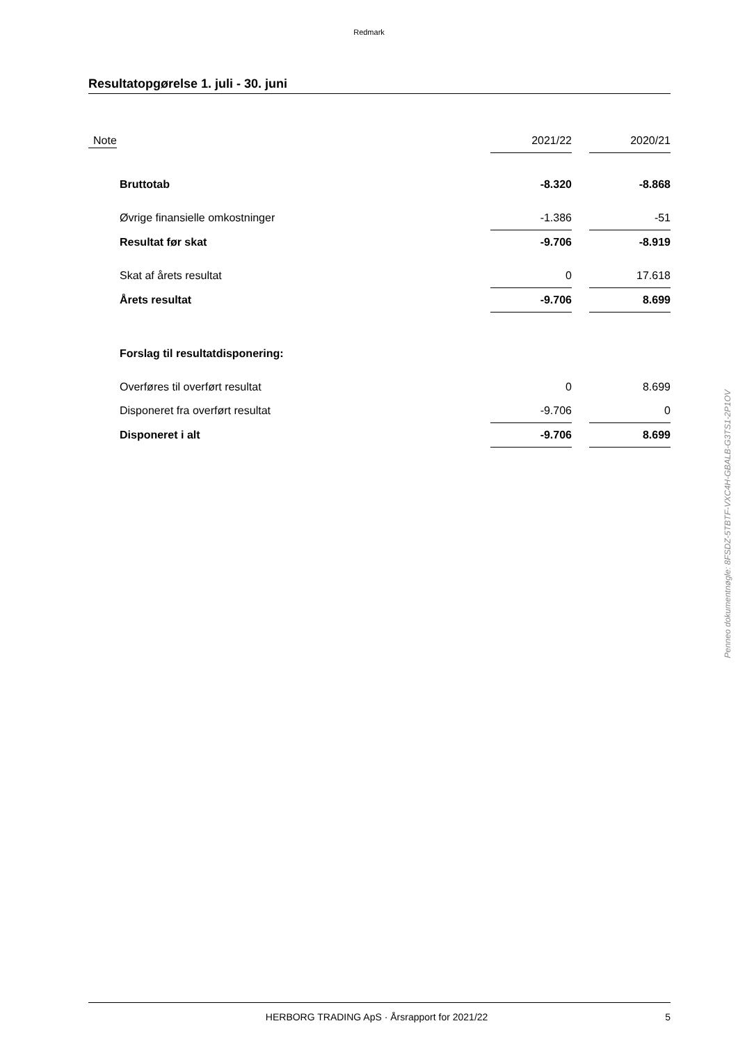Redmark
Resultatopgørelse 1. juli - 30. juni
| Note | | 2021/22 | | 2020/21 |
| | Bruttotab | -8.320 | | -8.868 |
| | Øvrige finansielle omkostninger | -1.386 | | -51 |
| | Resultat før skat | -9.706 | | -8.919 |
| | Skat af årets resultat | 0 | | 17.618 |
| | Årets resultat | -9.706 | | 8.699 |
| | Forslag til resultatdisponering: | | | |
| | Overføres til overført resultat | 0 | | 8.699 |
| | Disponeret fra overført resultat | -9.706 | | 0 |
| | Disponeret i alt | -9.706 | | 8.699 |
Penneo dokumentnøgle: 8FSDZ-5TBTF-VXC4H-GBALB-G3TS1-2P1OV
HERBORG TRADING ApS · Årsrapport for 2021/22 5